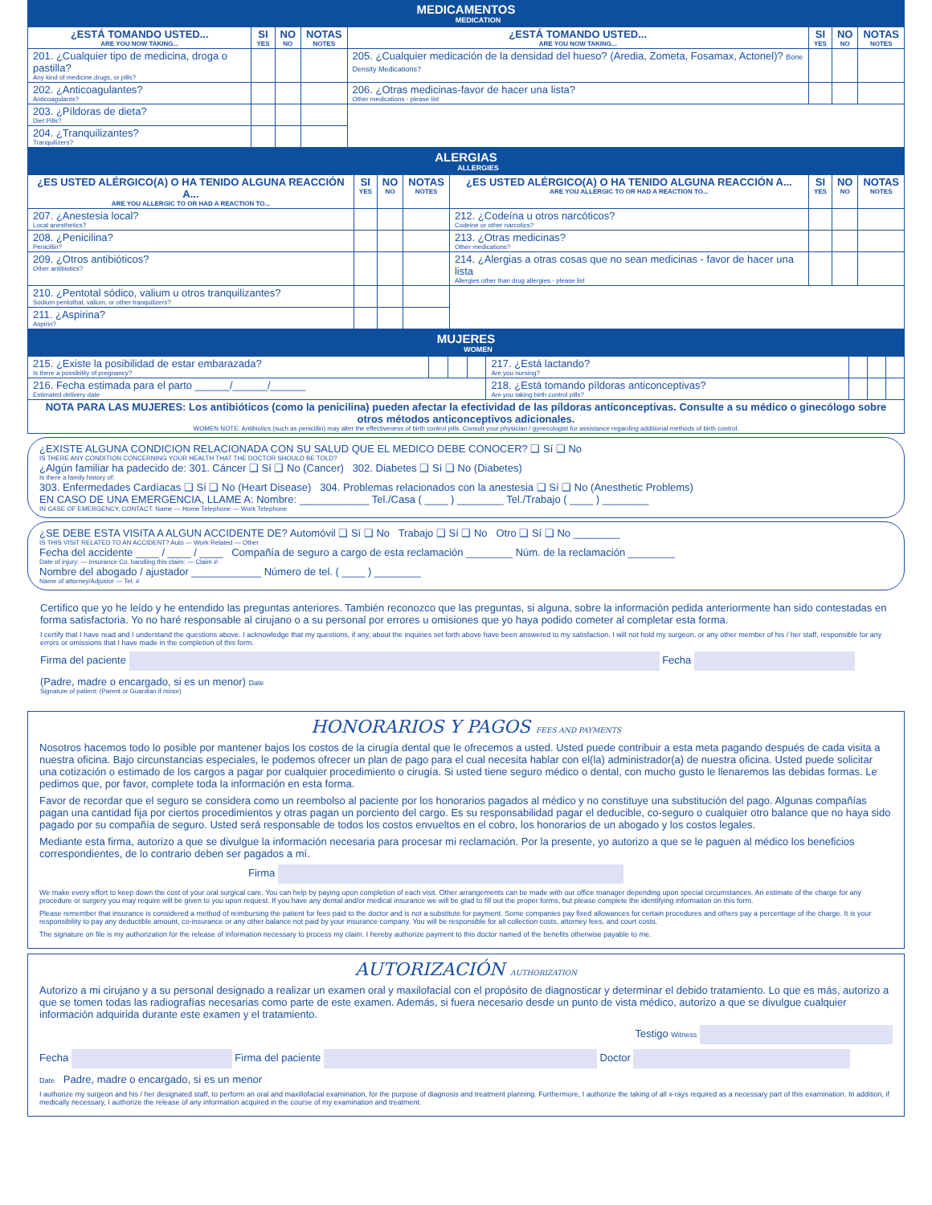MEDICAMENTOS
MEDICATION
| ¿ESTÁ TOMANDO USTED... ARE YOU NOW TAKING... | SI YES | NO NO | NOTAS NOTES | ¿ESTÁ TOMANDO USTED... ARE YOU NOW TAKING... | SI YES | NO NO | NOTAS NOTES |
| --- | --- | --- | --- | --- | --- | --- | --- |
| 201. ¿Cualquier tipo de medicina, droga o pastilla? Any kind of medicine,drugs, or pills? | | | | 205. ¿Cualquier medicación de la densidad del hueso? (Aredia, Zometa, Fosamax, Actonel)? Bone Density Medications? | | | |
| 202. ¿Anticoagulantes? Anticoagulants? | | | | 206. ¿Otras medicinas-favor de hacer una lista? Other medications - please list | | | |
| 203. ¿Píldoras de dieta? Diet Pills? | | | | | | | |
| 204. ¿Tranquilizantes? Tranquilizers? | | | | | | | |
ALERGIAS
ALLERGIES
| ¿ES USTED ALÉRGICO(A) O HA TENIDO ALGUNA REACCIÓN A... ARE YOU ALLERGIC TO OR HAD A REACTION TO... | SI YES | NO NO | NOTAS NOTES | ¿ES USTED ALÉRGICO(A) O HA TENIDO ALGUNA REACCIÓN A... ARE YOU ALLERGIC TO OR HAD A REACTION TO... | SI YES | NO NO | NOTAS NOTES |
| --- | --- | --- | --- | --- | --- | --- | --- |
| 207. ¿Anestesia local? Local anesthetics? | | | | 212. ¿Codeína u otros narcóticos? Codeine or other narcotics? | | | |
| 208. ¿Penicilina? Penicillin? | | | | 213. ¿Otras medicinas? Other medications? | | | |
| 209. ¿Otros antibióticos? Other antibiotics? | | | | 214. ¿Alergias a otras cosas que no sean medicinas - favor de hacer una lista Allergies other than drug allergies - please list | | | |
| 210. ¿Pentotal sódico, valium u otros tranquilizantes? Sodium pentothal, valium, or other tranquilizers? | | | | | | | |
| 211. ¿Aspirina? Aspirin? | | | | | | | |
MUJERES
WOMEN
| 215. ¿Existe la posibilidad de estar embarazada? Is there a possibility of pregnancy? | | | | 217. ¿Está lactando? Are you nursing? | | | |
| 216. Fecha estimada para el parto ______/______/______ Estimated delivery date | | | | 218. ¿Está tomando píldoras anticonceptivas? Are you taking birth control pills? | | | |
| NOTA PARA LAS MUJERES: Los antibióticos (como la penicilina) pueden afectar la efectividad de las píldoras anticonceptivas. Consulte a su médico o ginecólogo sobre otros métodos anticonceptivos adicionales. WOMEN NOTE: Antibiotics (such as penicillin) may alter the effectiveness of birth control pills. Consult your physician / gynecologist for assistance regarding additional methods of birth control. | | | | | | | |
¿EXISTE ALGUNA CONDICION RELACIONADA CON SU SALUD QUE EL MEDICO DEBE CONOCER? ❑ Sí ❑ No
IS THERE ANY CONDITION CONCERNING YOUR HEALTH THAT THE DOCTOR SHOULD BE TOLD?
¿Algún familiar ha padecido de: 301. Cáncer ❑ Sí ❑ No (Cancer) 302. Diabetes ❑ Sí ❑ No (Diabetes)
Is there a family history of:
303. Enfermedades Cardíacas ❑ Sí ❑ No (Heart Disease) 304. Problemas relacionados con la anestesia ❑ Sí ❑ No (Anesthetic Problems)
EN CASO DE UNA EMERGENCIA, LLAME A: Nombre: ____________ Tel./Casa ( ____ ) ________ Tel./Trabajo ( ____ ) ________
IN CASE OF EMERGENCY, CONTACT: Name — Home Telephone — Work Telephone
¿SE DEBE ESTA VISITA A ALGUN ACCIDENTE DE? Automóvil ❑ Sí ❑ No Trabajo ❑ Sí ❑ No Otro ❑ Sí ❑ No ________
IS THIS VISIT RELATED TO AN ACCIDENT? Auto — Work Related — Other
Fecha del accidente ____ / ____ / ____ Compañía de seguro a cargo de esta reclamación ________ Núm. de la reclamación ________
Date of injury: — Insurance Co. handling this claim: — Claim #:
Nombre del abogado / ajustador ____________ Número de tel. ( ____ ) ________
Name of attorney/Adjustor — Tel. #
Certifico que yo he leído y he entendido las preguntas anteriores. También reconozco que las preguntas, si alguna, sobre la información pedida anteriormente han sido contestadas en forma satisfactoria. Yo no haré responsable al cirujano o a su personal por errores u omisiones que yo haya podido cometer al completar esta forma.
I certify that I have read and I understand the questions above. I acknowledge that my questions, if any, about the inquiries set forth above have been answered to my satisfaction. I will not hold my surgeon, or any other member of his / her staff, responsible for any errors or omissions that I have made in the completion of this form.
Firma del paciente Fecha
(Padre, madre o encargado, si es un menor) Date
Signature of patient: (Parent or Guardian if minor)
HONORARIOS Y PAGOS FEES AND PAYMENTS
Nosotros hacemos todo lo posible por mantener bajos los costos de la cirugía dental que le ofrecemos a usted. Usted puede contribuir a esta meta pagando después de cada visita a nuestra oficina. Bajo circunstancias especiales, le podemos ofrecer un plan de pago para el cual necesita hablar con el(la) administrador(a) de nuestra oficina. Usted puede solicitar una cotización o estimado de los cargos a pagar por cualquier procedimiento o cirugía. Si usted tiene seguro médico o dental, con mucho gusto le llenaremos las debidas formas. Le pedimos que, por favor, complete toda la información en esta forma.
Favor de recordar que el seguro se considera como un reembolso al paciente por los honorarios pagados al médico y no constituye una substitución del pago. Algunas compañías pagan una cantidad fija por ciertos procedimientos y otras pagan un porciento del cargo. Es su responsabilidad pagar el deducible, co-seguro o cualquier otro balance que no haya sido pagado por su compañía de seguro. Usted será responsable de todos los costos envueltos en el cobro, los honorarios de un abogado y los costos legales.
Mediante esta firma, autorizo a que se divulgue la información necesaria para procesar mi reclamación. Por la presente, yo autorizo a que se le paguen al médico los beneficios correspondientes, de lo contrario deben ser pagados a mí.
Firma
We make every effort to keep down the cost of your oral surgical care. You can help by paying upon completion of each visit. Other arrangements can be made with our office manager depending upon special circumstances. An estimate of the charge for any procedure or surgery you may require will be given to you upon request. If you have any dental and/or medical insurance we will be glad to fill out the proper forms, but please complete the identifying information on this form.
Please remember that insurance is considered a method of reimbursing the patient for fees paid to the doctor and is not a substitute for payment. Some companies pay fixed allowances for certain procedures and others pay a percentage of the charge. It is your responsibility to pay any deductible amount, co-insurance or any other balance not paid by your insurance company. You will be responsible for all collection costs, attorney fees, and court costs.
The signature on file is my authorization for the release of information necessary to process my claim. I hereby authorize payment to this doctor named of the benefits otherwise payable to me.
AUTORIZACIÓN AUTHORIZATION
Autorizo a mi cirujano y a su personal designado a realizar un examen oral y maxilofacial con el propósito de diagnosticar y determinar el debido tratamiento. Lo que es más, autorizo a que se tomen todas las radiografías necesarias como parte de este examen. Además, si fuera necesario desde un punto de vista médico, autorizo a que se divulgue cualquier información adquirida durante este examen y el tratamiento.
Testigo Witness
Fecha Firma del paciente Doctor
Date Padre, madre o encargado, si es un menor
I authorize my surgeon and his / her designated staff, to perform an oral and maxillofacial examination, for the purpose of diagnosis and treatment planning. Furthermore, I authorize the taking of all x-rays required as a necessary part of this examination. In addition, if medically necessary, I authorize the release of any information acquired in the course of my examination and treatment.